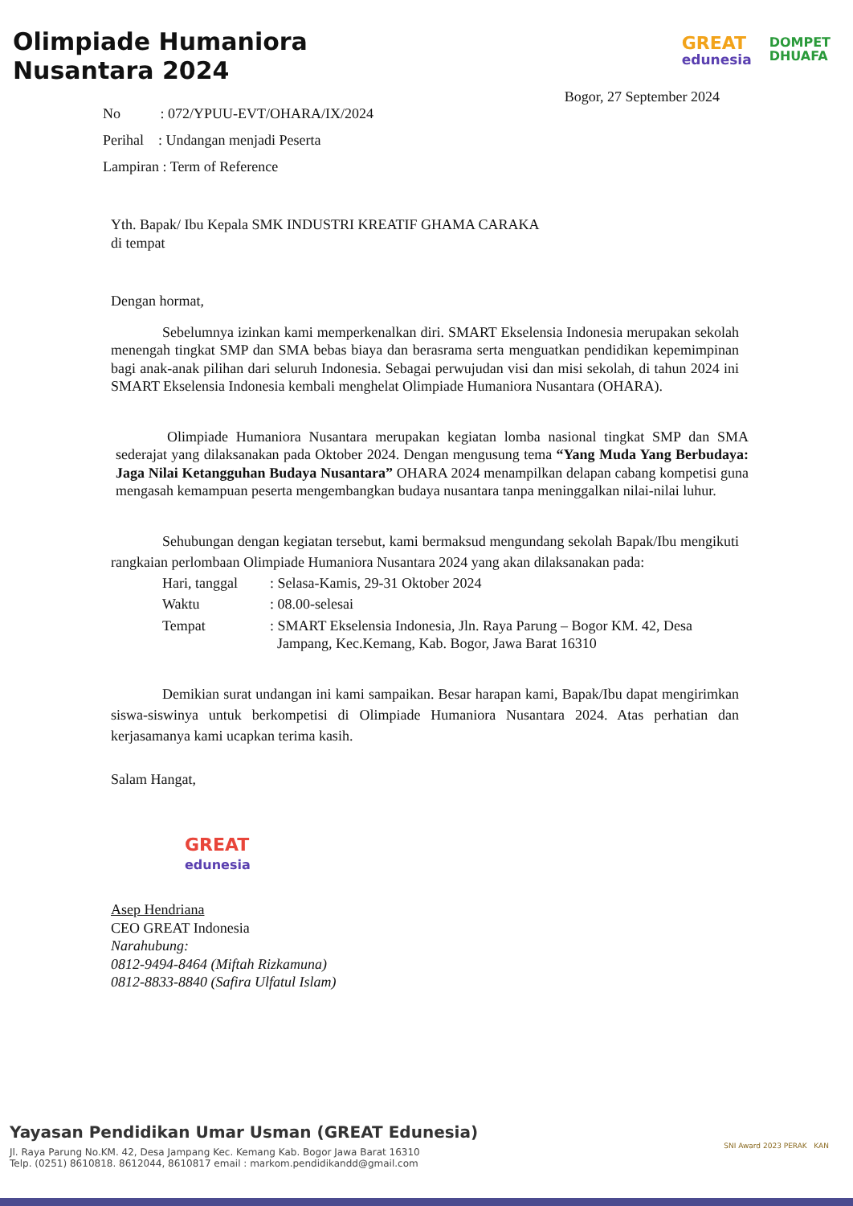Olimpiade Humaniora
Nusantara 2024
GREAT
edunesia
DOMPET
DHUAFA
Bogor, 27 September 2024
No : 072/YPUU-EVT/OHARA/IX/2024
Perihal : Undangan menjadi Peserta
Lampiran : Term of Reference
Yth. Bapak/ Ibu Kepala SMK INDUSTRI KREATIF GHAMA CARAKA
di tempat
Dengan hormat,
Sebelumnya izinkan kami memperkenalkan diri. SMART Ekselensia Indonesia merupakan sekolah menengah tingkat SMP dan SMA bebas biaya dan berasrama serta menguatkan pendidikan kepemimpinan bagi anak-anak pilihan dari seluruh Indonesia. Sebagai perwujudan visi dan misi sekolah, di tahun 2024 ini SMART Ekselensia Indonesia kembali menghelat Olimpiade Humaniora Nusantara (OHARA).
Olimpiade Humaniora Nusantara merupakan kegiatan lomba nasional tingkat SMP dan SMA sederajat yang dilaksanakan pada Oktober 2024. Dengan mengusung tema “Yang Muda Yang Berbudaya: Jaga Nilai Ketangguhan Budaya Nusantara” OHARA 2024 menampilkan delapan cabang kompetisi guna mengasah kemampuan peserta mengembangkan budaya nusantara tanpa meninggalkan nilai-nilai luhur.
Sehubungan dengan kegiatan tersebut, kami bermaksud mengundang sekolah Bapak/Ibu mengikuti rangkaian perlombaan Olimpiade Humaniora Nusantara 2024 yang akan dilaksanakan pada:
| Hari, tanggal | : Selasa-Kamis, 29-31 Oktober 2024 |
| Waktu | : 08.00-selesai |
| Tempat | : SMART Ekselensia Indonesia, Jln. Raya Parung – Bogor KM. 42, Desa Jampang, Kec.Kemang, Kab. Bogor, Jawa Barat 16310 |
Demikian surat undangan ini kami sampaikan. Besar harapan kami, Bapak/Ibu dapat mengirimkan siswa-siswinya untuk berkompetisi di Olimpiade Humaniora Nusantara 2024. Atas perhatian dan kerjasamanya kami ucapkan terima kasih.
Salam Hangat,
GREAT
edunesia
Asep Hendriana
CEO GREAT Indonesia
Narahubung:
0812-9494-8464 (Miftah Rizkamuna)
0812-8833-8840 (Safira Ulfatul Islam)
Yayasan Pendidikan Umar Usman (GREAT Edunesia)
Jl. Raya Parung No.KM. 42, Desa Jampang Kec. Kemang Kab. Bogor Jawa Barat 16310
Telp. (0251) 8610818. 8612044, 8610817 email : markom.pendidikandd@gmail.com
SNI Award 2023 PERAK KAN